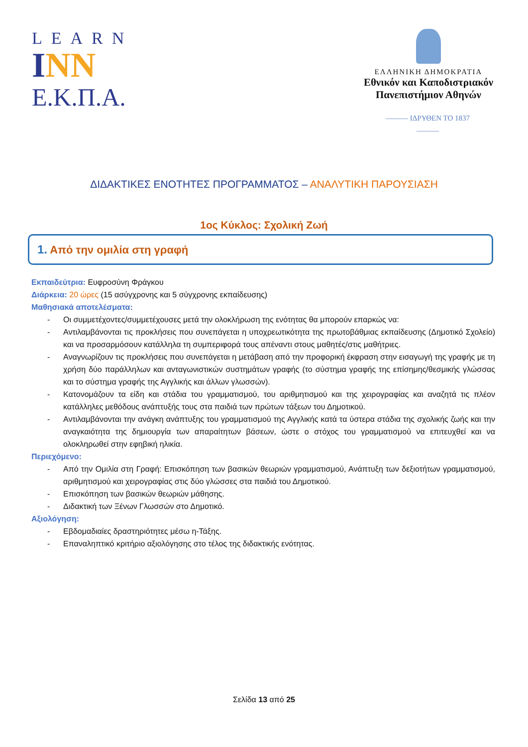LEARN
INN
Ε.Κ.Π.Α.
ΕΛΛΗΝΙΚΗ ΔΗΜΟΚΡΑΤΙΑ
Εθνικόν και Καποδιστριακόν
Πανεπιστήμιον Αθηνών
——— ΙΔΡΥΘΕΝ ΤΟ 1837 ———
ΔΙΔΑΚΤΙΚΕΣ ΕΝΟΤΗΤΕΣ ΠΡΟΓΡΑΜΜΑΤΟΣ – ΑΝΑΛΥΤΙΚΗ ΠΑΡΟΥΣΙΑΣΗ
1ος Κύκλος: Σχολική Ζωή
1. Από την ομιλία στη γραφή
Εκπαιδεύτρια: Ευφροσύνη Φράγκου
Διάρκεια: 20 ώρες (15 ασύγχρονης και 5 σύγχρονης εκπαίδευσης)
Μαθησιακά αποτελέσματα:
- Οι συμμετέχοντες/συμμετέχουσες μετά την ολοκλήρωση της ενότητας θα μπορούν επαρκώς να:
- Αντιλαμβάνονται τις προκλήσεις που συνεπάγεται η υποχρεωτικότητα της πρωτοβάθμιας εκπαίδευσης (Δημοτικό Σχολείο) και να προσαρμόσουν κατάλληλα τη συμπεριφορά τους απέναντι στους μαθητές/στις μαθήτριες.
- Αναγνωρίζουν τις προκλήσεις που συνεπάγεται η μετάβαση από την προφορική έκφραση στην εισαγωγή της γραφής με τη χρήση δύο παράλληλων και ανταγωνιστικών συστημάτων γραφής (το σύστημα γραφής της επίσημης/θεσμικής γλώσσας και το σύστημα γραφής της Αγγλικής και άλλων γλωσσών).
- Κατονομάζουν τα είδη και στάδια του γραμματισμού, του αριθμητισμού και της χειρογραφίας και αναζητά τις πλέον κατάλληλες μεθόδους ανάπτυξής τους στα παιδιά των πρώτων τάξεων του Δημοτικού.
- Αντιλαμβάνονται την ανάγκη ανάπτυξης του γραμματισμού της Αγγλικής κατά τα ύστερα στάδια της σχολικής ζωής και την αναγκαιότητα της δημιουργία των απαραίτητων βάσεων, ώστε ο στόχος του γραμματισμού να επιτευχθεί και να ολοκληρωθεί στην εφηβική ηλικία.
Περιεχόμενο:
- Από την Ομιλία στη Γραφή: Επισκόπηση των βασικών θεωριών γραμματισμού, Ανάπτυξη των δεξιοτήτων γραμματισμού, αριθμητισμού και χειρογραφίας στις δύο γλώσσες στα παιδιά του Δημοτικού.
- Επισκόπηση των βασικών θεωριών μάθησης.
- Διδακτική των Ξένων Γλωσσών στο Δημοτικό.
Αξιολόγηση:
- Εβδομαδιαίες δραστηριότητες μέσω η-Τάξης.
- Επαναληπτικό κριτήριο αξιολόγησης στο τέλος της διδακτικής ενότητας.
Σελίδα 13 από 25